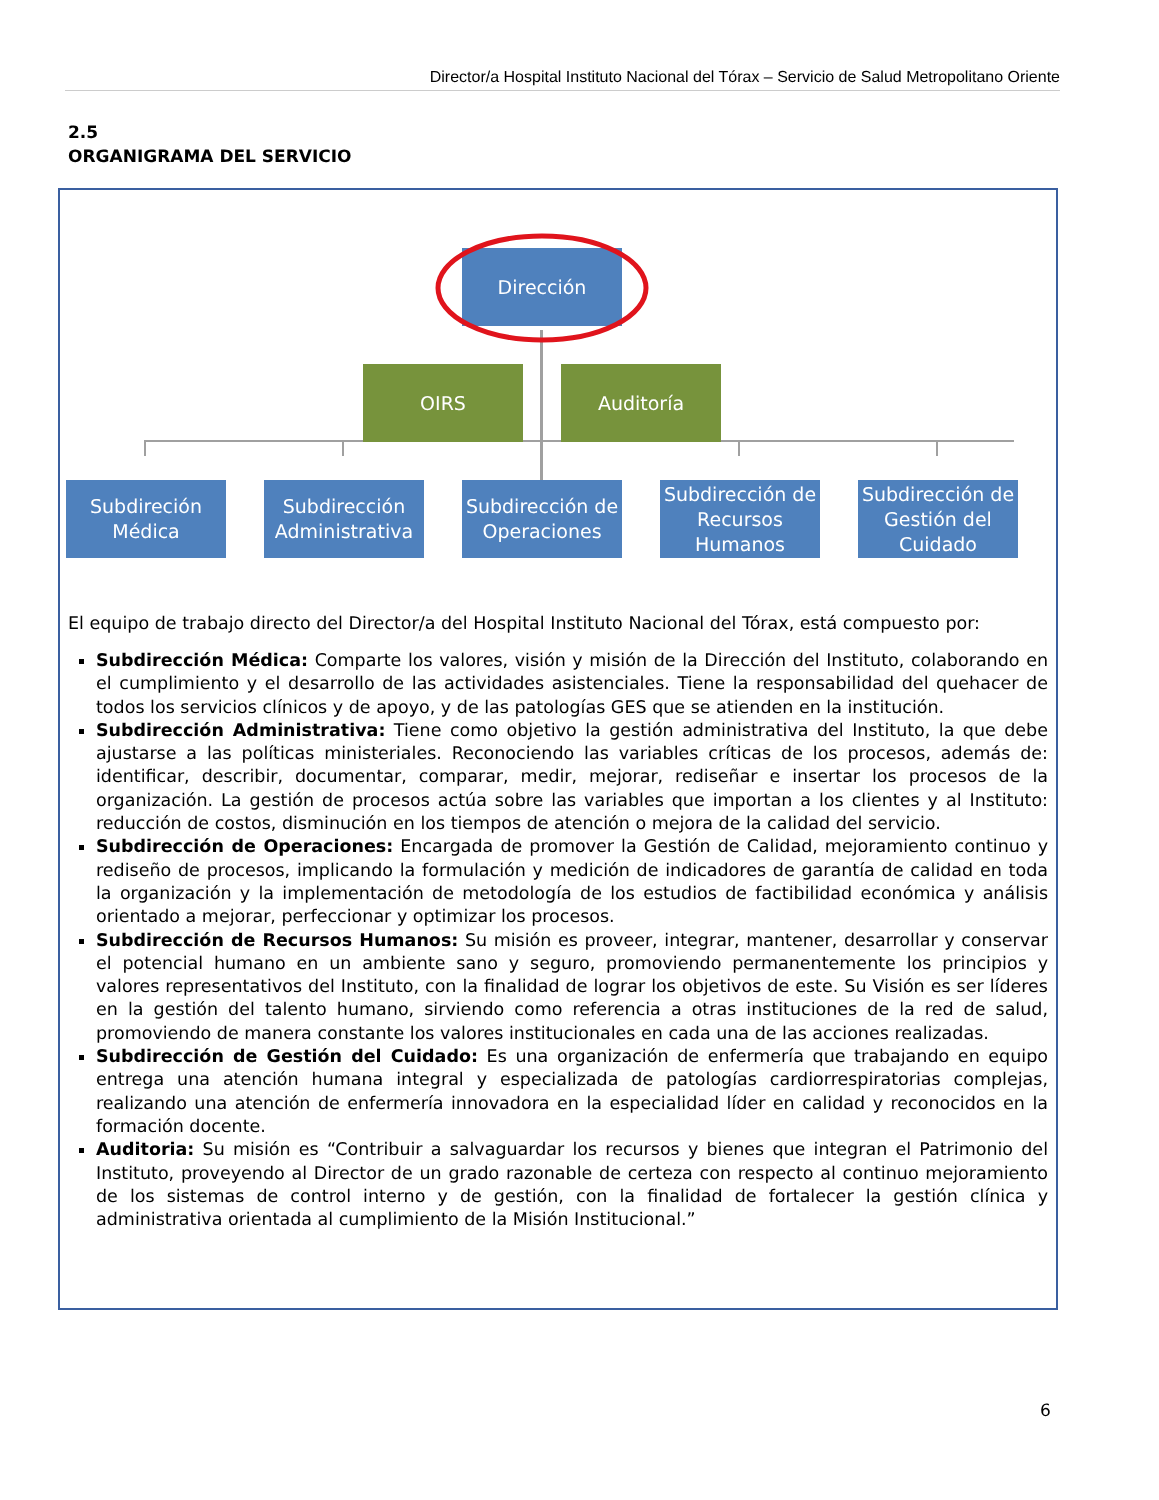Director/a Hospital Instituto Nacional del Tórax – Servicio de Salud Metropolitano Oriente
2.5
ORGANIGRAMA DEL SERVICIO
Dirección
OIRS Auditoría
Subdireción
Médica
Subdirección
Administrativa
Subdirección de
Operaciones
Subdirección de
Recursos
Humanos
Subdirección de
Gestión del
Cuidado
El equipo de trabajo directo del Director/a del Hospital Instituto Nacional del Tórax, está compuesto por:
Subdirección Médica: Comparte los valores, visión y misión de la Dirección del Instituto, colaborando en el cumplimiento y el desarrollo de las actividades asistenciales. Tiene la responsabilidad del quehacer de todos los servicios clínicos y de apoyo, y de las patologías GES que se atienden en la institución.
Subdirección Administrativa: Tiene como objetivo la gestión administrativa del Instituto, la que debe ajustarse a las políticas ministeriales. Reconociendo las variables críticas de los procesos, además de: identificar, describir, documentar, comparar, medir, mejorar, rediseñar e insertar los procesos de la organización. La gestión de procesos actúa sobre las variables que importan a los clientes y al Instituto: reducción de costos, disminución en los tiempos de atención o mejora de la calidad del servicio.
Subdirección de Operaciones: Encargada de promover la Gestión de Calidad, mejoramiento continuo y rediseño de procesos, implicando la formulación y medición de indicadores de garantía de calidad en toda la organización y la implementación de metodología de los estudios de factibilidad económica y análisis orientado a mejorar, perfeccionar y optimizar los procesos.
Subdirección de Recursos Humanos: Su misión es proveer, integrar, mantener, desarrollar y conservar el potencial humano en un ambiente sano y seguro, promoviendo permanentemente los principios y valores representativos del Instituto, con la finalidad de lograr los objetivos de este. Su Visión es ser líderes en la gestión del talento humano, sirviendo como referencia a otras instituciones de la red de salud, promoviendo de manera constante los valores institucionales en cada una de las acciones realizadas.
Subdirección de Gestión del Cuidado: Es una organización de enfermería que trabajando en equipo entrega una atención humana integral y especializada de patologías cardiorrespiratorias complejas, realizando una atención de enfermería innovadora en la especialidad líder en calidad y reconocidos en la formación docente.
Auditoria: Su misión es “Contribuir a salvaguardar los recursos y bienes que integran el Patrimonio del Instituto, proveyendo al Director de un grado razonable de certeza con respecto al continuo mejoramiento de los sistemas de control interno y de gestión, con la finalidad de fortalecer la gestión clínica y administrativa orientada al cumplimiento de la Misión Institucional.”
6